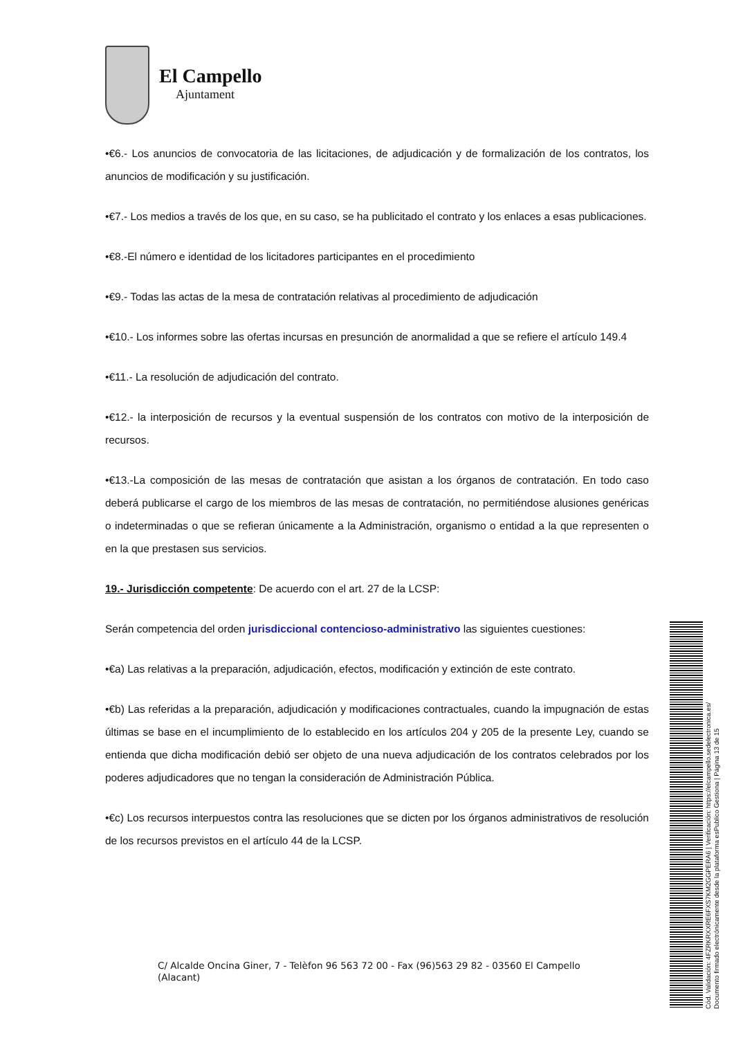El Campello
Ajuntament
•€6.- Los anuncios de convocatoria de las licitaciones, de adjudicación y de formalización de los contratos, los anuncios de modificación y su justificación.
•€7.- Los medios a través de los que, en su caso, se ha publicitado el contrato y los enlaces a esas publicaciones.
•€8.-El número e identidad de los licitadores participantes en el procedimiento
•€9.- Todas las actas de la mesa de contratación relativas al procedimiento de adjudicación
•€10.- Los informes sobre las ofertas incursas en presunción de anormalidad a que se refiere el artículo 149.4
•€11.- La resolución de adjudicación del contrato.
•€12.- la interposición de recursos y la eventual suspensión de los contratos con motivo de la interposición de recursos.
•€13.-La composición de las mesas de contratación que asistan a los órganos de contratación. En todo caso deberá publicarse el cargo de los miembros de las mesas de contratación, no permitiéndose alusiones genéricas o indeterminadas o que se refieran únicamente a la Administración, organismo o entidad a la que representen o en la que prestasen sus servicios.
19.- Jurisdicción competente: De acuerdo con el art. 27 de la LCSP:
Serán competencia del orden jurisdiccional contencioso-administrativo las siguientes cuestiones:
•€a) Las relativas a la preparación, adjudicación, efectos, modificación y extinción de este contrato.
•€b) Las referidas a la preparación, adjudicación y modificaciones contractuales, cuando la impugnación de estas últimas se base en el incumplimiento de lo establecido en los artículos 204 y 205 de la presente Ley, cuando se entienda que dicha modificación debió ser objeto de una nueva adjudicación de los contratos celebrados por los poderes adjudicadores que no tengan la consideración de Administración Pública.
•€c) Los recursos interpuestos contra las resoluciones que se dicten por los órganos administrativos de resolución de los recursos previstos en el artículo 44 de la LCSP.
C/ Alcalde Oncina Giner, 7 - Telèfon 96 563 72 00 - Fax (96)563 29 82 - 03560 El Campello
(Alacant)
Cód. Validación: 4FZRKRXXRE6FXS7KM2GGPERA6 | Verificación: https://elcampello.sedelectronica.es/
Documento firmado electrónicamente desde la plataforma esPublico Gestiona | Página 13 de 15